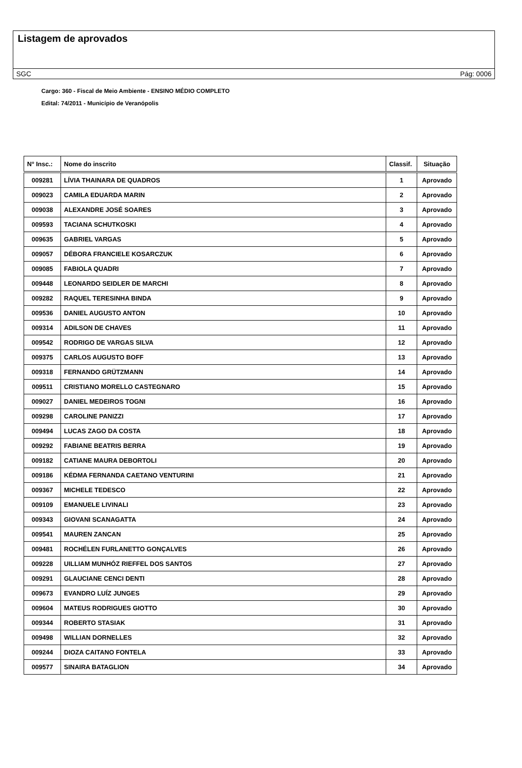Listagem de aprovados
SGC Pág: 0006
Cargo: 360 - Fiscal de Meio Ambiente - ENSINO MÉDIO COMPLETO
Edital: 74/2011 - Município de Veranópolis
| N° Insc.: | Nome do inscrito | Classif. | Situação |
| --- | --- | --- | --- |
| 009281 | LÍVIA THAINARA DE QUADROS | 1 | Aprovado |
| 009023 | CAMILA EDUARDA MARIN | 2 | Aprovado |
| 009038 | ALEXANDRE JOSÉ SOARES | 3 | Aprovado |
| 009593 | TACIANA SCHUTKOSKI | 4 | Aprovado |
| 009635 | GABRIEL VARGAS | 5 | Aprovado |
| 009057 | DÉBORA FRANCIELE KOSARCZUK | 6 | Aprovado |
| 009085 | FABIOLA QUADRI | 7 | Aprovado |
| 009448 | LEONARDO SEIDLER DE MARCHI | 8 | Aprovado |
| 009282 | RAQUEL TERESINHA BINDA | 9 | Aprovado |
| 009536 | DANIEL AUGUSTO ANTON | 10 | Aprovado |
| 009314 | ADILSON DE CHAVES | 11 | Aprovado |
| 009542 | RODRIGO DE VARGAS SILVA | 12 | Aprovado |
| 009375 | CARLOS AUGUSTO BOFF | 13 | Aprovado |
| 009318 | FERNANDO GRÜTZMANN | 14 | Aprovado |
| 009511 | CRISTIANO MORELLO CASTEGNARO | 15 | Aprovado |
| 009027 | DANIEL MEDEIROS TOGNI | 16 | Aprovado |
| 009298 | CAROLINE PANIZZI | 17 | Aprovado |
| 009494 | LUCAS ZAGO DA COSTA | 18 | Aprovado |
| 009292 | FABIANE BEATRIS BERRA | 19 | Aprovado |
| 009182 | CATIANE MAURA DEBORTOLI | 20 | Aprovado |
| 009186 | KÉDMA FERNANDA CAETANO VENTURINI | 21 | Aprovado |
| 009367 | MICHELE TEDESCO | 22 | Aprovado |
| 009109 | EMANUELE LIVINALI | 23 | Aprovado |
| 009343 | GIOVANI SCANAGATTA | 24 | Aprovado |
| 009541 | MAUREN ZANCAN | 25 | Aprovado |
| 009481 | ROCHÉLEN FURLANETTO GONÇALVES | 26 | Aprovado |
| 009228 | UILLIAM MUNHÓZ RIEFFEL DOS SANTOS | 27 | Aprovado |
| 009291 | GLAUCIANE CENCI DENTI | 28 | Aprovado |
| 009673 | EVANDRO LUÍZ JUNGES | 29 | Aprovado |
| 009604 | MATEUS RODRIGUES GIOTTO | 30 | Aprovado |
| 009344 | ROBERTO STASIAK | 31 | Aprovado |
| 009498 | WILLIAN DORNELLES | 32 | Aprovado |
| 009244 | DIOZA CAITANO FONTELA | 33 | Aprovado |
| 009577 | SINAIRA BATAGLION | 34 | Aprovado |